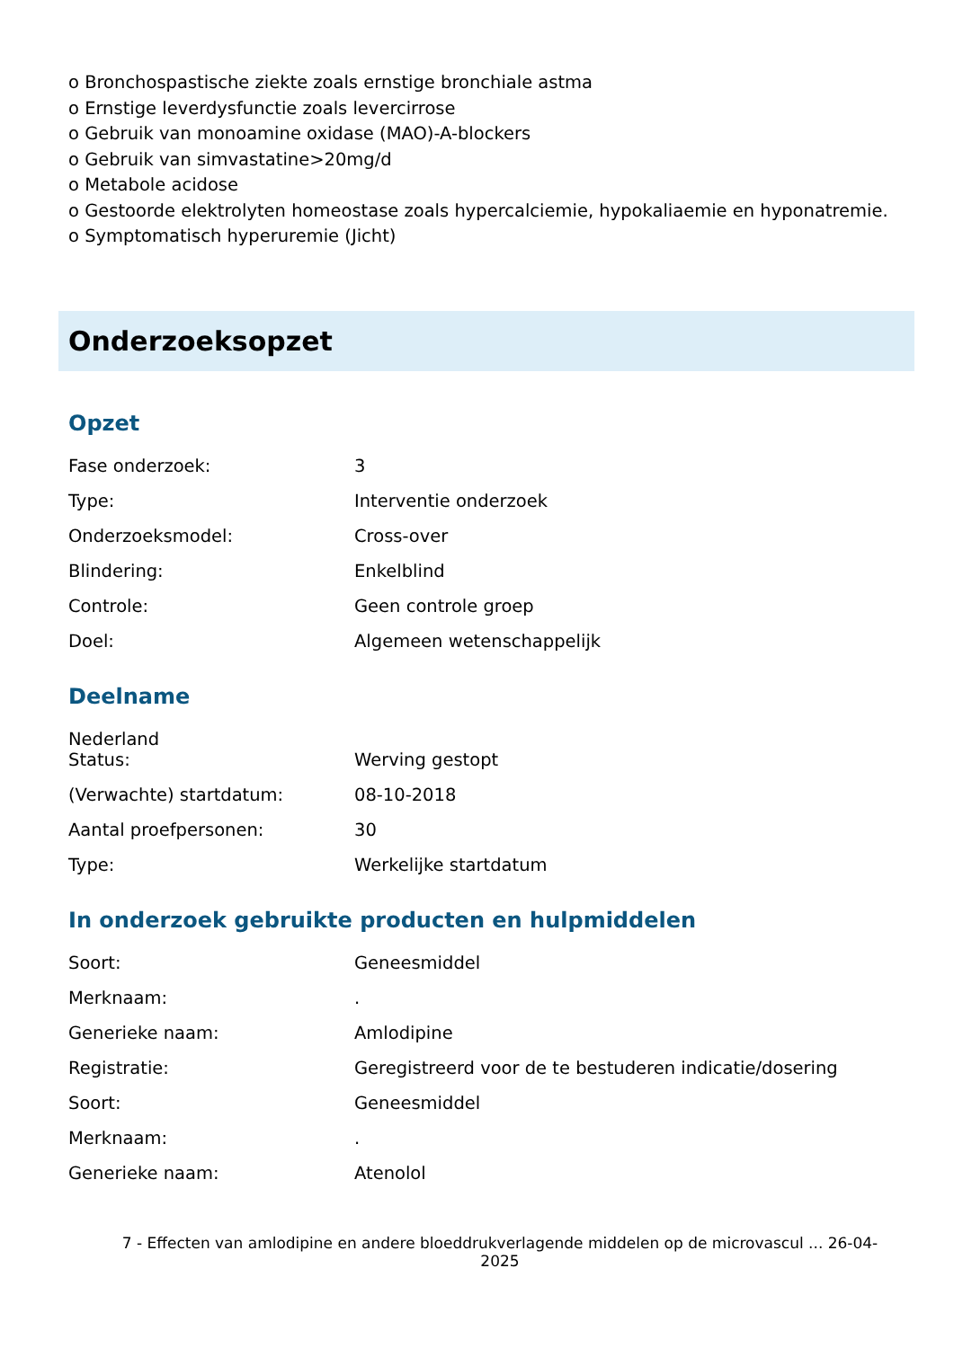o Bronchospastische ziekte zoals ernstige bronchiale astma
o Ernstige leverdysfunctie zoals levercirrose
o Gebruik van monoamine oxidase (MAO)-A-blockers
o Gebruik van simvastatine>20mg/d
o Metabole acidose
o Gestoorde elektrolyten homeostase zoals hypercalciemie, hypokaliaemie en hyponatremie.
o Symptomatisch hyperuremie (Jicht)
Onderzoeksopzet
Opzet
| Fase onderzoek: | 3 |
| Type: | Interventie onderzoek |
| Onderzoeksmodel: | Cross-over |
| Blindering: | Enkelblind |
| Controle: | Geen controle groep |
| Doel: | Algemeen wetenschappelijk |
Deelname
Nederland
| Status: | Werving gestopt |
| (Verwachte) startdatum: | 08-10-2018 |
| Aantal proefpersonen: | 30 |
| Type: | Werkelijke startdatum |
In onderzoek gebruikte producten en hulpmiddelen
| Soort: | Geneesmiddel |
| Merknaam: | . |
| Generieke naam: | Amlodipine |
| Registratie: | Geregistreerd voor de te bestuderen indicatie/dosering |
| Soort: | Geneesmiddel |
| Merknaam: | . |
| Generieke naam: | Atenolol |
7 - Effecten van amlodipine en andere bloeddrukverlagende middelen op de microvascul ... 26-04-2025